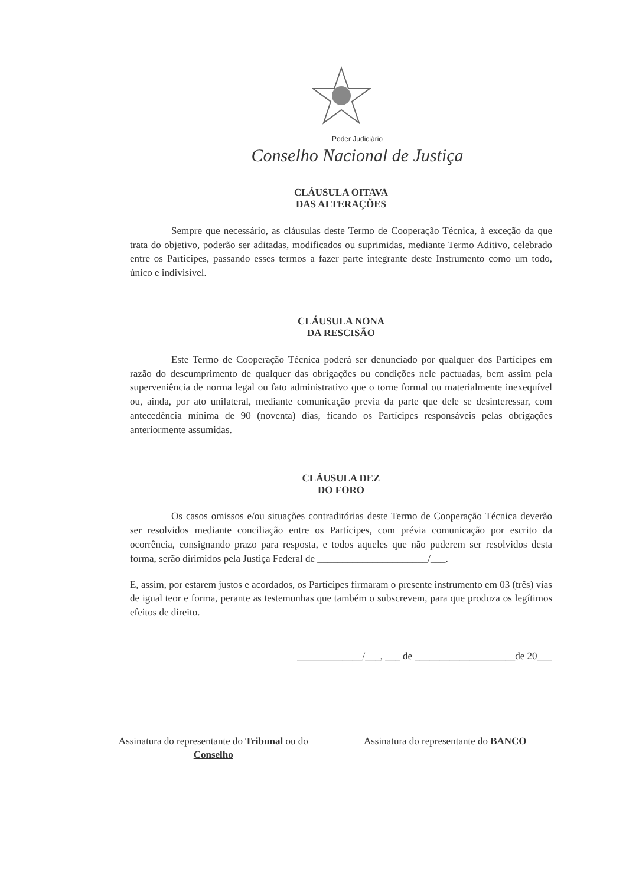Poder Judiciário
Conselho Nacional de Justiça
CLÁUSULA OITAVA
DAS ALTERAÇÕES
Sempre que necessário, as cláusulas deste Termo de Cooperação Técnica, à exceção da que trata do objetivo, poderão ser aditadas, modificados ou suprimidas, mediante Termo Aditivo, celebrado entre os Partícipes, passando esses termos a fazer parte integrante deste Instrumento como um todo, único e indivisível.
CLÁUSULA NONA
DA RESCISÃO
Este Termo de Cooperação Técnica poderá ser denunciado por qualquer dos Partícipes em razão do descumprimento de qualquer das obrigações ou condições nele pactuadas, bem assim pela superveniência de norma legal ou fato administrativo que o torne formal ou materialmente inexequível ou, ainda, por ato unilateral, mediante comunicação previa da parte que dele se desinteressar, com antecedência mínima de 90 (noventa) dias, ficando os Partícipes responsáveis pelas obrigações anteriormente assumidas.
CLÁUSULA DEZ
DO FORO
Os casos omissos e/ou situações contraditórias deste Termo de Cooperação Técnica deverão ser resolvidos mediante conciliação entre os Partícipes, com prévia comunicação por escrito da ocorrência, consignando prazo para resposta, e todos aqueles que não puderem ser resolvidos desta forma, serão dirimidos pela Justiça Federal de ______________________/___.
E, assim, por estarem justos e acordados, os Partícipes firmaram o presente instrumento em 03 (três) vias de igual teor e forma, perante as testemunhas que também o subscrevem, para que produza os legítimos efeitos de direito.
_____________/___, ___ de ____________________de 20___
Assinatura do representante do Tribunal ou do
Conselho
Assinatura do representante do BANCO